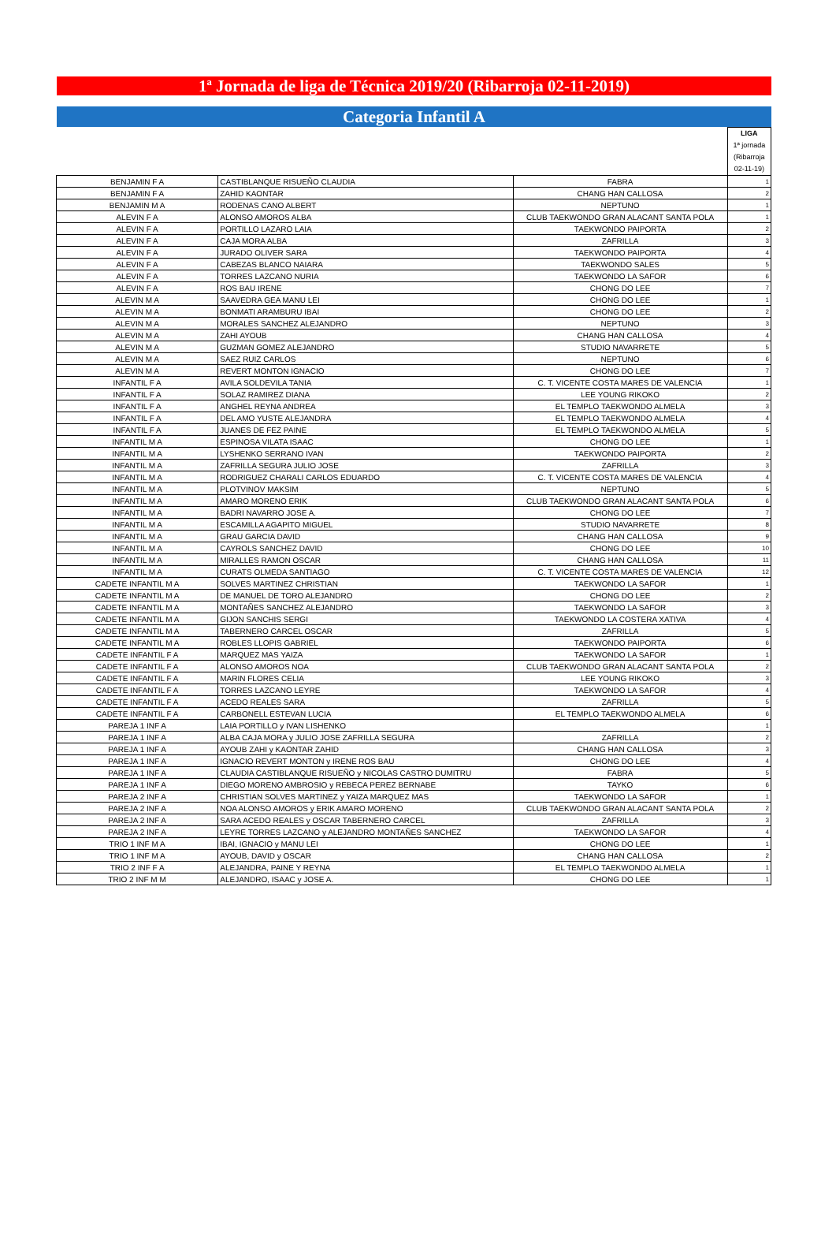1ª Jornada de liga de Técnica 2019/20 (Ribarroja 02-11-2019)
Categoria Infantil A
| | | | LIGA 1ª jornada (Ribarroja 02-11-19) |
| BENJAMIN F A | CASTIBLANQUE RISUEÑO CLAUDIA | FABRA | 1 |
| BENJAMIN F A | ZAHID KAONTAR | CHANG HAN CALLOSA | 2 |
| BENJAMIN M A | RODENAS CANO ALBERT | NEPTUNO | 1 |
| ALEVIN F A | ALONSO AMOROS ALBA | CLUB TAEKWONDO GRAN ALACANT SANTA POLA | 1 |
| ALEVIN F A | PORTILLO LAZARO LAIA | TAEKWONDO PAIPORTA | 2 |
| ALEVIN F A | CAJA MORA ALBA | ZAFRILLA | 3 |
| ALEVIN F A | JURADO OLIVER SARA | TAEKWONDO PAIPORTA | 4 |
| ALEVIN F A | CABEZAS BLANCO NAIARA | TAEKWONDO SALES | 5 |
| ALEVIN F A | TORRES LAZCANO NURIA | TAEKWONDO LA SAFOR | 6 |
| ALEVIN F A | ROS BAU IRENE | CHONG DO LEE | 7 |
| ALEVIN M A | SAAVEDRA GEA MANU LEI | CHONG DO LEE | 1 |
| ALEVIN M A | BONMATI ARAMBURU IBAI | CHONG DO LEE | 2 |
| ALEVIN M A | MORALES SANCHEZ ALEJANDRO | NEPTUNO | 3 |
| ALEVIN M A | ZAHI AYOUB | CHANG HAN CALLOSA | 4 |
| ALEVIN M A | GUZMAN GOMEZ ALEJANDRO | STUDIO NAVARRETE | 5 |
| ALEVIN M A | SAEZ RUIZ CARLOS | NEPTUNO | 6 |
| ALEVIN M A | REVERT MONTON IGNACIO | CHONG DO LEE | 7 |
| INFANTIL F A | AVILA SOLDEVILA TANIA | C. T. VICENTE COSTA MARES DE VALENCIA | 1 |
| INFANTIL F A | SOLAZ RAMIREZ DIANA | LEE YOUNG RIKOKO | 2 |
| INFANTIL F A | ANGHEL REYNA ANDREA | EL TEMPLO TAEKWONDO ALMELA | 3 |
| INFANTIL F A | DEL AMO YUSTE ALEJANDRA | EL TEMPLO TAEKWONDO ALMELA | 4 |
| INFANTIL F A | JUANES DE FEZ PAINE | EL TEMPLO TAEKWONDO ALMELA | 5 |
| INFANTIL M A | ESPINOSA VILATA ISAAC | CHONG DO LEE | 1 |
| INFANTIL M A | LYSHENKO SERRANO IVAN | TAEKWONDO PAIPORTA | 2 |
| INFANTIL M A | ZAFRILLA SEGURA JULIO JOSE | ZAFRILLA | 3 |
| INFANTIL M A | RODRIGUEZ CHARALI CARLOS EDUARDO | C. T. VICENTE COSTA MARES DE VALENCIA | 4 |
| INFANTIL M A | PLOTVINOV MAKSIM | NEPTUNO | 5 |
| INFANTIL M A | AMARO MORENO ERIK | CLUB TAEKWONDO GRAN ALACANT SANTA POLA | 6 |
| INFANTIL M A | BADRI NAVARRO JOSE A. | CHONG DO LEE | 7 |
| INFANTIL M A | ESCAMILLA AGAPITO MIGUEL | STUDIO NAVARRETE | 8 |
| INFANTIL M A | GRAU GARCIA DAVID | CHANG HAN CALLOSA | 9 |
| INFANTIL M A | CAYROLS SANCHEZ DAVID | CHONG DO LEE | 10 |
| INFANTIL M A | MIRALLES RAMON OSCAR | CHANG HAN CALLOSA | 11 |
| INFANTIL M A | CURATS OLMEDA SANTIAGO | C. T. VICENTE COSTA MARES DE VALENCIA | 12 |
| CADETE INFANTIL M A | SOLVES MARTINEZ CHRISTIAN | TAEKWONDO LA SAFOR | 1 |
| CADETE INFANTIL M A | DE MANUEL DE TORO ALEJANDRO | CHONG DO LEE | 2 |
| CADETE INFANTIL M A | MONTAÑES SANCHEZ ALEJANDRO | TAEKWONDO LA SAFOR | 3 |
| CADETE INFANTIL M A | GIJON SANCHIS SERGI | TAEKWONDO LA COSTERA XATIVA | 4 |
| CADETE INFANTIL M A | TABERNERO CARCEL OSCAR | ZAFRILLA | 5 |
| CADETE INFANTIL M A | ROBLES LLOPIS GABRIEL | TAEKWONDO PAIPORTA | 6 |
| CADETE INFANTIL F A | MARQUEZ MAS YAIZA | TAEKWONDO LA SAFOR | 1 |
| CADETE INFANTIL F A | ALONSO AMOROS NOA | CLUB TAEKWONDO GRAN ALACANT SANTA POLA | 2 |
| CADETE INFANTIL F A | MARIN FLORES CELIA | LEE YOUNG RIKOKO | 3 |
| CADETE INFANTIL F A | TORRES LAZCANO LEYRE | TAEKWONDO LA SAFOR | 4 |
| CADETE INFANTIL F A | ACEDO REALES SARA | ZAFRILLA | 5 |
| CADETE INFANTIL F A | CARBONELL ESTEVAN LUCIA | EL TEMPLO TAEKWONDO ALMELA | 6 |
| PAREJA 1 INF A | LAIA PORTILLO y IVAN LISHENKO | | 1 |
| PAREJA 1 INF A | ALBA CAJA MORA y JULIO JOSE ZAFRILLA SEGURA | ZAFRILLA | 2 |
| PAREJA 1 INF A | AYOUB ZAHI y KAONTAR ZAHID | CHANG HAN CALLOSA | 3 |
| PAREJA 1 INF A | IGNACIO REVERT MONTON y IRENE ROS BAU | CHONG DO LEE | 4 |
| PAREJA 1 INF A | CLAUDIA CASTIBLANQUE RISUEÑO y NICOLAS CASTRO DUMITRU | FABRA | 5 |
| PAREJA 1 INF A | DIEGO MORENO AMBROSIO y REBECA PEREZ BERNABE | TAYKO | 6 |
| PAREJA 2 INF A | CHRISTIAN SOLVES MARTINEZ y YAIZA MARQUEZ MAS | TAEKWONDO LA SAFOR | 1 |
| PAREJA 2 INF A | NOA ALONSO AMOROS y ERIK AMARO MORENO | CLUB TAEKWONDO GRAN ALACANT SANTA POLA | 2 |
| PAREJA 2 INF A | SARA ACEDO REALES y OSCAR TABERNERO CARCEL | ZAFRILLA | 3 |
| PAREJA 2 INF A | LEYRE TORRES LAZCANO y ALEJANDRO MONTAÑES SANCHEZ | TAEKWONDO LA SAFOR | 4 |
| TRIO 1 INF M A | IBAI, IGNACIO y MANU LEI | CHONG DO LEE | 1 |
| TRIO 1 INF M A | AYOUB, DAVID y OSCAR | CHANG HAN CALLOSA | 2 |
| TRIO 2 INF F A | ALEJANDRA, PAINE Y REYNA | EL TEMPLO TAEKWONDO ALMELA | 1 |
| TRIO 2 INF M M | ALEJANDRO, ISAAC y JOSE A. | CHONG DO LEE | 1 |